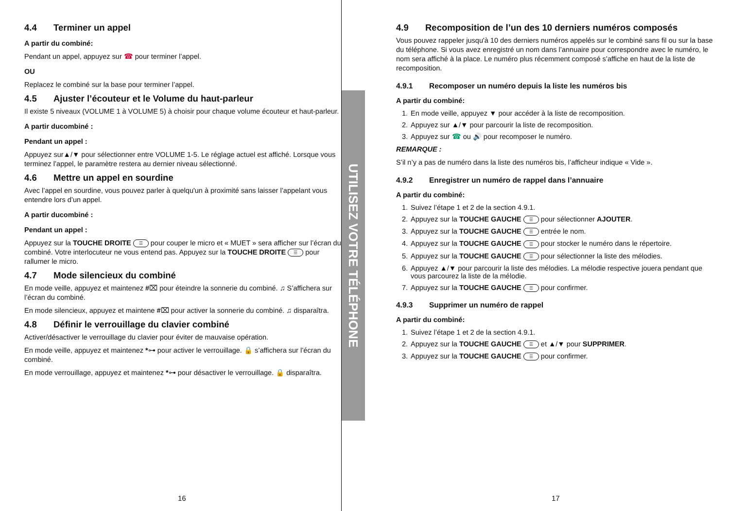4.4 Terminer un appel
A partir du combiné:
Pendant un appel, appuyez sur ☎ pour terminer l’appel.
OU
Replacez le combiné sur la base pour terminer l’appel.
4.5 Ajuster l’écouteur et le Volume du haut-parleur
Il existe 5 niveaux (VOLUME 1 à VOLUME 5) à choisir pour chaque volume écouteur et haut-parleur.
A partir ducombiné :
Pendant un appel :
Appuyez sur▲/▼ pour sélectionner entre VOLUME 1-5. Le réglage actuel est affiché. Lorsque vous terminez l’appel, le paramètre restera au dernier niveau sélectionné.
4.6 Mettre un appel en sourdine
Avec l’appel en sourdine, vous pouvez parler à quelqu'un à proximité sans laisser l’appelant vous entendre lors d’un appel.
A partir ducombiné :
Pendant un appel :
Appuyez sur la TOUCHE DROITE ☰ pour couper le micro et « MUET » sera afficher sur l’écran du combiné. Votre interlocuteur ne vous entend pas. Appuyez sur la TOUCHE DROITE ☰ pour rallumer le micro.
4.7 Mode silencieux du combiné
En mode veille, appuyez et maintenez #⌧ pour éteindre la sonnerie du combiné. ♫ S’affichera sur l’écran du combiné.
En mode silencieux, appuyez et maintene #⌧ pour activer la sonnerie du combiné. ♫ disparaîtra.
4.8 Définir le verrouillage du clavier combiné
Activer/désactiver le verrouillage du clavier pour éviter de mauvaise opération.
En mode veille, appuyez et maintenez *⊶ pour activer le verrouillage. 🔒 s’affichera sur l’écran du combiné.
En mode verrouillage, appuyez et maintenez *⊶ pour désactiver le verrouillage. 🔒 disparaîtra.
16
UTILISEZ VOTRE TÉLÉPHONE
4.9 Recomposition de l’un des 10 derniers numéros composés
Vous pouvez rappeler jusqu'à 10 des derniers numéros appelés sur le combiné sans fil ou sur la base du téléphone. Si vous avez enregistré un nom dans l’annuaire pour correspondre avec le numéro, le nom sera affiché à la place. Le numéro plus récemment composé s’affiche en haut de la liste de recomposition.
4.9.1 Recomposer un numéro depuis la liste les numéros bis
A partir du combiné:
1. En mode veille, appuyez ▼ pour accéder à la liste de recomposition.
2. Appuyez sur ▲/▼ pour parcourir la liste de recomposition.
3. Appuyez sur ☎ ou 🔊 pour recomposer le numéro.
REMARQUE :
S’il n’y a pas de numéro dans la liste des numéros bis, l’afficheur indique « Vide ».
4.9.2 Enregistrer un numéro de rappel dans l’annuaire
A partir du combiné:
1. Suivez l’étape 1 et 2 de la section 4.9.1.
2. Appuyez sur la TOUCHE GAUCHE ☰ pour sélectionner AJOUTER.
3. Appuyez sur la TOUCHE GAUCHE ☰ entrée le nom.
4. Appuyez sur la TOUCHE GAUCHE ☰ pour stocker le numéro dans le répertoire.
5. Appuyez sur la TOUCHE GAUCHE ☰ pour sélectionner la liste des mélodies.
6. Appuyez ▲/▼ pour parcourir la liste des mélodies. La mélodie respective jouera pendant que vous parcourez la liste de la mélodie.
7. Appuyez sur la TOUCHE GAUCHE ☰ pour confirmer.
4.9.3 Supprimer un numéro de rappel
A partir du combiné:
1. Suivez l’étape 1 et 2 de la section 4.9.1.
2. Appuyez sur la TOUCHE GAUCHE ☰ et ▲/▼ pour SUPPRIMER.
3. Appuyez sur la TOUCHE GAUCHE ☰ pour confirmer.
17